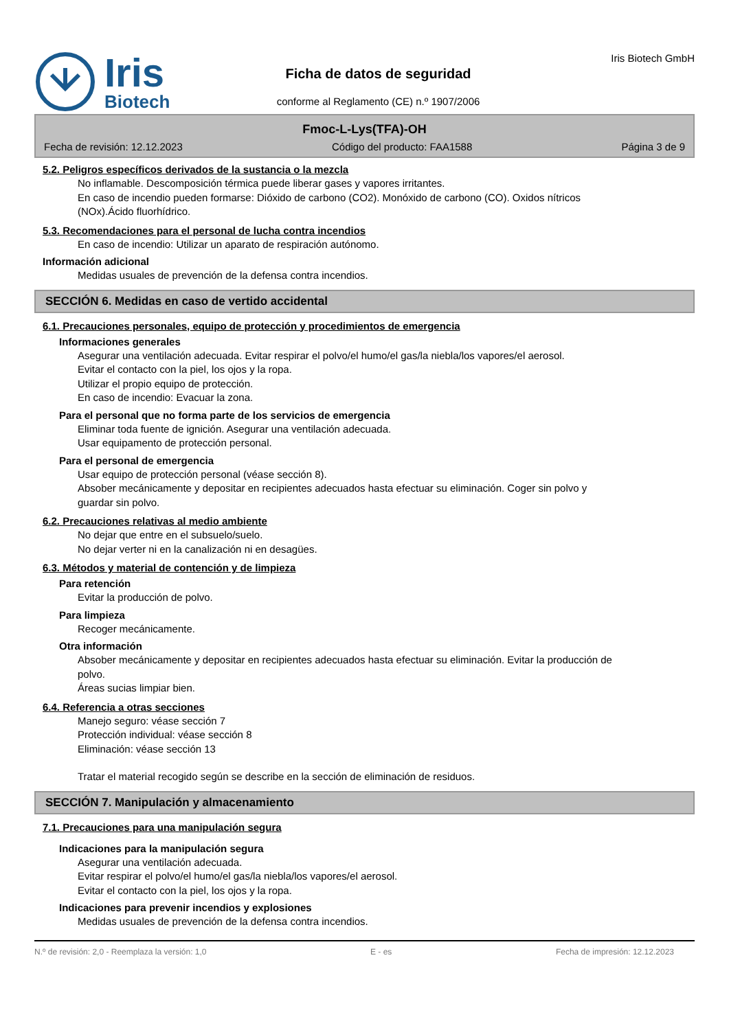Iris
Biotech
Ficha de datos de seguridad
conforme al Reglamento (CE) n.º 1907/2006
Iris Biotech GmbH
Fmoc-L-Lys(TFA)-OH
Fecha de revisión: 12.12.2023 Código del producto: FAA1588 Página 3 de 9
5.2. Peligros específicos derivados de la sustancia o la mezcla
No inflamable. Descomposición térmica puede liberar gases y vapores irritantes.
En caso de incendio pueden formarse: Dióxido de carbono (CO2). Monóxido de carbono (CO). Oxidos nítricos (NOx).Ácido fluorhídrico.
5.3. Recomendaciones para el personal de lucha contra incendios
En caso de incendio: Utilizar un aparato de respiración autónomo.
Información adicional
Medidas usuales de prevención de la defensa contra incendios.
SECCIÓN 6. Medidas en caso de vertido accidental
6.1. Precauciones personales, equipo de protección y procedimientos de emergencia
Informaciones generales
Asegurar una ventilación adecuada. Evitar respirar el polvo/el humo/el gas/la niebla/los vapores/el aerosol.
Evitar el contacto con la piel, los ojos y la ropa.
Utilizar el propio equipo de protección.
En caso de incendio: Evacuar la zona.
Para el personal que no forma parte de los servicios de emergencia
Eliminar toda fuente de ignición. Asegurar una ventilación adecuada.
Usar equipamento de protección personal.
Para el personal de emergencia
Usar equipo de protección personal (véase sección 8).
Absober mecánicamente y depositar en recipientes adecuados hasta efectuar su eliminación. Coger sin polvo y guardar sin polvo.
6.2. Precauciones relativas al medio ambiente
No dejar que entre en el subsuelo/suelo.
No dejar verter ni en la canalización ni en desagües.
6.3. Métodos y material de contención y de limpieza
Para retención
Evitar la producción de polvo.
Para limpieza
Recoger mecánicamente.
Otra información
Absober mecánicamente y depositar en recipientes adecuados hasta efectuar su eliminación. Evitar la producción de polvo.
Áreas sucias limpiar bien.
6.4. Referencia a otras secciones
Manejo seguro: véase sección 7
Protección individual: véase sección 8
Eliminación: véase sección 13
Tratar el material recogido según se describe en la sección de eliminación de residuos.
SECCIÓN 7. Manipulación y almacenamiento
7.1. Precauciones para una manipulación segura
Indicaciones para la manipulación segura
Asegurar una ventilación adecuada.
Evitar respirar el polvo/el humo/el gas/la niebla/los vapores/el aerosol.
Evitar el contacto con la piel, los ojos y la ropa.
Indicaciones para prevenir incendios y explosiones
Medidas usuales de prevención de la defensa contra incendios.
N.º de revisión: 2,0 - Reemplaza la versión: 1,0 E - es Fecha de impresión: 12.12.2023